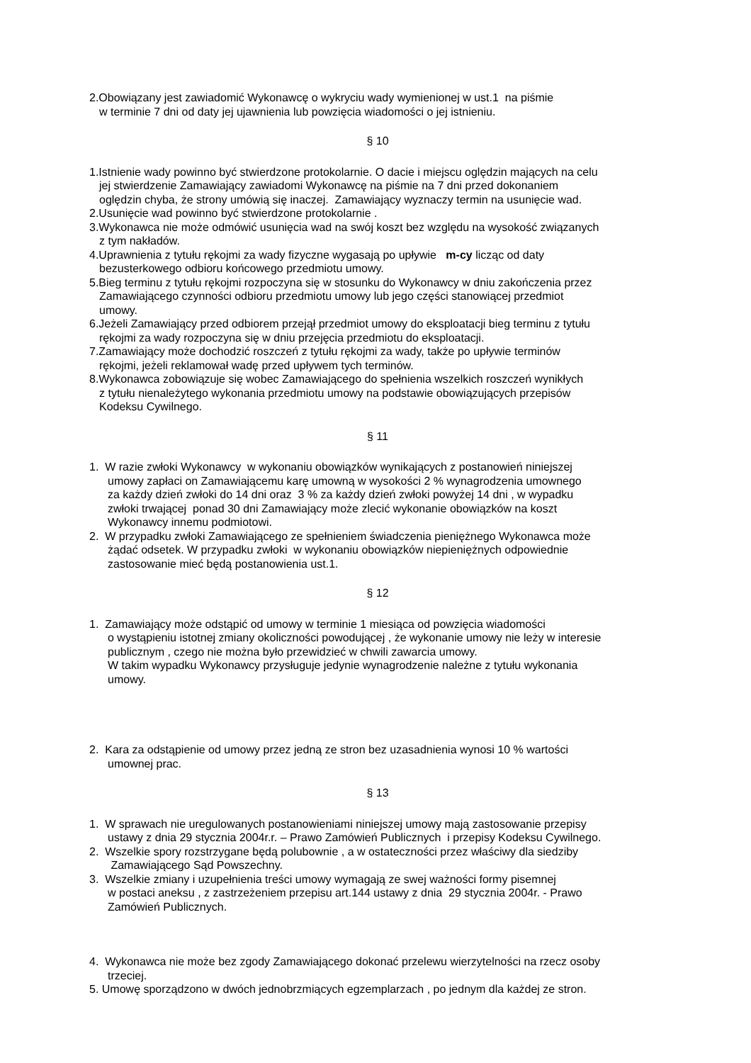2.Obowiązany jest zawiadomić Wykonawcę o wykryciu wady wymienionej w ust.1 na piśmie
w terminie 7 dni od daty jej ujawnienia lub powzięcia wiadomości o jej istnieniu.
§ 10
1.Istnienie wady powinno być stwierdzone protokolarnie. O dacie i miejscu oględzin mających na celu
jej stwierdzenie Zamawiający zawiadomi Wykonawcę na piśmie na 7 dni przed dokonaniem
oględzin chyba, że strony umówią się inaczej. Zamawiający wyznaczy termin na usunięcie wad.
2.Usunięcie wad powinno być stwierdzone protokolarnie .
3.Wykonawca nie może odmówić usunięcia wad na swój koszt bez względu na wysokość związanych
z tym nakładów.
4.Uprawnienia z tytułu rękojmi za wady fizyczne wygasają po upływie m-cy licząc od daty
bezusterkowego odbioru końcowego przedmiotu umowy.
5.Bieg terminu z tytułu rękojmi rozpoczyna się w stosunku do Wykonawcy w dniu zakończenia przez
Zamawiającego czynności odbioru przedmiotu umowy lub jego części stanowiącej przedmiot
umowy.
6.Jeżeli Zamawiający przed odbiorem przejął przedmiot umowy do eksploatacji bieg terminu z tytułu
rękojmi za wady rozpoczyna się w dniu przejęcia przedmiotu do eksploatacji.
7.Zamawiający może dochodzić roszczeń z tytułu rękojmi za wady, także po upływie terminów
rękojmi, jeżeli reklamował wadę przed upływem tych terminów.
8.Wykonawca zobowiązuje się wobec Zamawiającego do spełnienia wszelkich roszczeń wynikłych
z tytułu nienależytego wykonania przedmiotu umowy na podstawie obowiązujących przepisów
Kodeksu Cywilnego.
§ 11
1. W razie zwłoki Wykonawcy w wykonaniu obowiązków wynikających z postanowień niniejszej
umowy zapłaci on Zamawiającemu karę umowną w wysokości 2 % wynagrodzenia umownego
za każdy dzień zwłoki do 14 dni oraz 3 % za każdy dzień zwłoki powyżej 14 dni , w wypadku
zwłoki trwającej ponad 30 dni Zamawiający może zlecić wykonanie obowiązków na koszt
Wykonawcy innemu podmiotowi.
2. W przypadku zwłoki Zamawiającego ze spełnieniem świadczenia pieniężnego Wykonawca może
żądać odsetek. W przypadku zwłoki w wykonaniu obowiązków niepieniężnych odpowiednie
zastosowanie mieć będą postanowienia ust.1.
§ 12
1. Zamawiający może odstąpić od umowy w terminie 1 miesiąca od powzięcia wiadomości
o wystąpieniu istotnej zmiany okoliczności powodującej , że wykonanie umowy nie leży w interesie
publicznym , czego nie można było przewidzieć w chwili zawarcia umowy.
W takim wypadku Wykonawcy przysługuje jedynie wynagrodzenie należne z tytułu wykonania
umowy.
2. Kara za odstąpienie od umowy przez jedną ze stron bez uzasadnienia wynosi 10 % wartości
umownej prac.
§ 13
1. W sprawach nie uregulowanych postanowieniami niniejszej umowy mają zastosowanie przepisy
ustawy z dnia 29 stycznia 2004r.r. – Prawo Zamówień Publicznych i przepisy Kodeksu Cywilnego.
2. Wszelkie spory rozstrzygane będą polubownie , a w ostateczności przez właściwy dla siedziby
Zamawiającego Sąd Powszechny.
3. Wszelkie zmiany i uzupełnienia treści umowy wymagają ze swej ważności formy pisemnej
w postaci aneksu , z zastrzeżeniem przepisu art.144 ustawy z dnia 29 stycznia 2004r. - Prawo
Zamówień Publicznych.
4. Wykonawca nie może bez zgody Zamawiającego dokonać przelewu wierzytelności na rzecz osoby
trzeciej.
5. Umowę sporządzono w dwóch jednobrzmiących egzemplarzach , po jednym dla każdej ze stron.